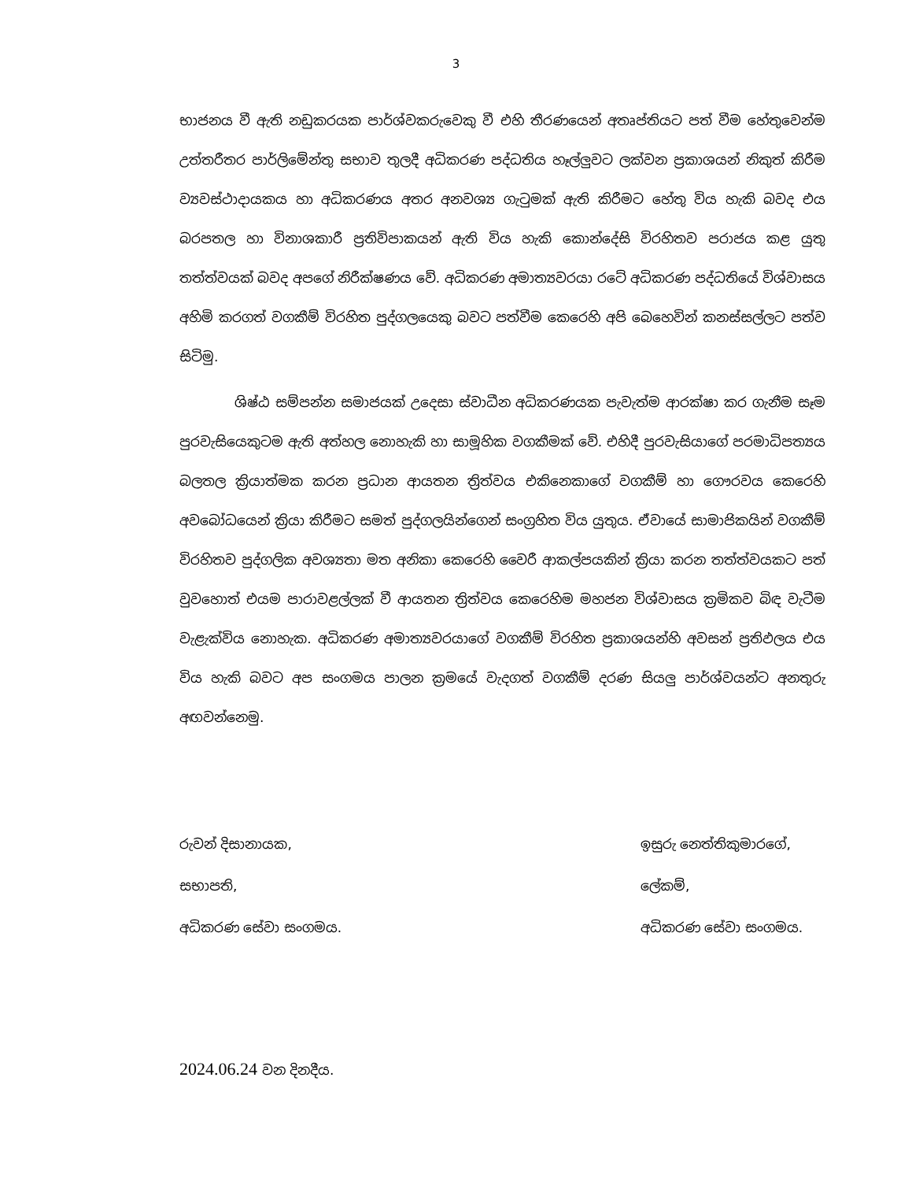3
භාජනය වී ඇති නඩුකරයක පාර්ශ්වකරුවෙකු වී එහි තීරණයෙන් අතෘප්තියට පත් වීම හේතුවෙන්ම උත්තරීතර පාර්ලිමේන්තු සභාව තුලදී අධිකරණ පද්ධතිය හෑල්ලුවට ලක්වන ප්‍රකාශයන් නිකුත් කිරීම ව්‍යවස්ථාදායකය හා අධිකරණය අතර අනවශ්‍ය ගැටුමක් ඇති කිරීමට හේතු විය හැකි බවද එය බරපතල හා විනාශකාරී ප්‍රතිවිපාකයන් ඇති විය හැකි කොන්දේසි විරහිතව පරාජය කළ යුතු තත්ත්වයක් බවද අපගේ නිරීක්ෂණය වේ. අධිකරණ අමාත්‍යවරයා රටේ අධිකරණ පද්ධතියේ විශ්වාසය අහිමි කරගත් වගකීම් විරහිත පුද්ගලයෙකු බවට පත්වීම කෙරෙහි අපි බෙහෙවින් කනස්සල්ලට පත්ව සිටිමු.
ශිෂ්ඨ සම්පන්න සමාජයක් උදෙසා ස්වාධීන අධිකරණයක පැවැත්ම ආරක්ෂා කර ගැනීම සෑම පුරවැසියෙකුටම ඇති අත්හල නොහැකි හා සාමූහික වගකීමක් වේ. එහිදී පුරවැසියාගේ පරමාධිපත්‍යය බලතල ක්‍රියාත්මක කරන ප්‍රධාන ආයතන ත්‍රිත්වය එකිනෙකාගේ වගකීම් හා ගෞරවය කෙරෙහි අවබෝධයෙන් ක්‍රියා කිරීමට සමත් පුද්ගලයින්ගෙන් සංග්‍රහිත විය යුතුය. ඒවායේ සාමාජිකයින් වගකීම් විරහිතව පුද්ගලික අවශ්‍යතා මත අනිකා කෙරෙහි වෛරී ආකල්පයකින් ක්‍රියා කරන තත්ත්වයකට පත් වුවහොත් එයම පාරාවළල්ලක් වී ආයතන ත්‍රිත්වය කෙරෙහිම මහජන විශ්වාසය ක්‍රමිකව බිඳ වැටීම වැළැක්විය නොහැක. අධිකරණ අමාත්‍යවරයාගේ වගකීම් විරහිත ප්‍රකාශයන්හි අවසන් ප්‍රතිඵලය එය විය හැකි බවට අප සංගමය පාලන ක්‍රමයේ වැදගත් වගකීම් දරණ සියලු පාර්ශ්වයන්ට අනතුරු අඟවන්නෙමු.
රුවන් දිසානායක,
සභාපති,
අධිකරණ සේවා සංගමය.
ඉසුරු නෙත්තිකුමාරගේ,
ලේකම්,
අධිකරණ සේවා සංගමය.
2024.06.24 වන දිනදීය.